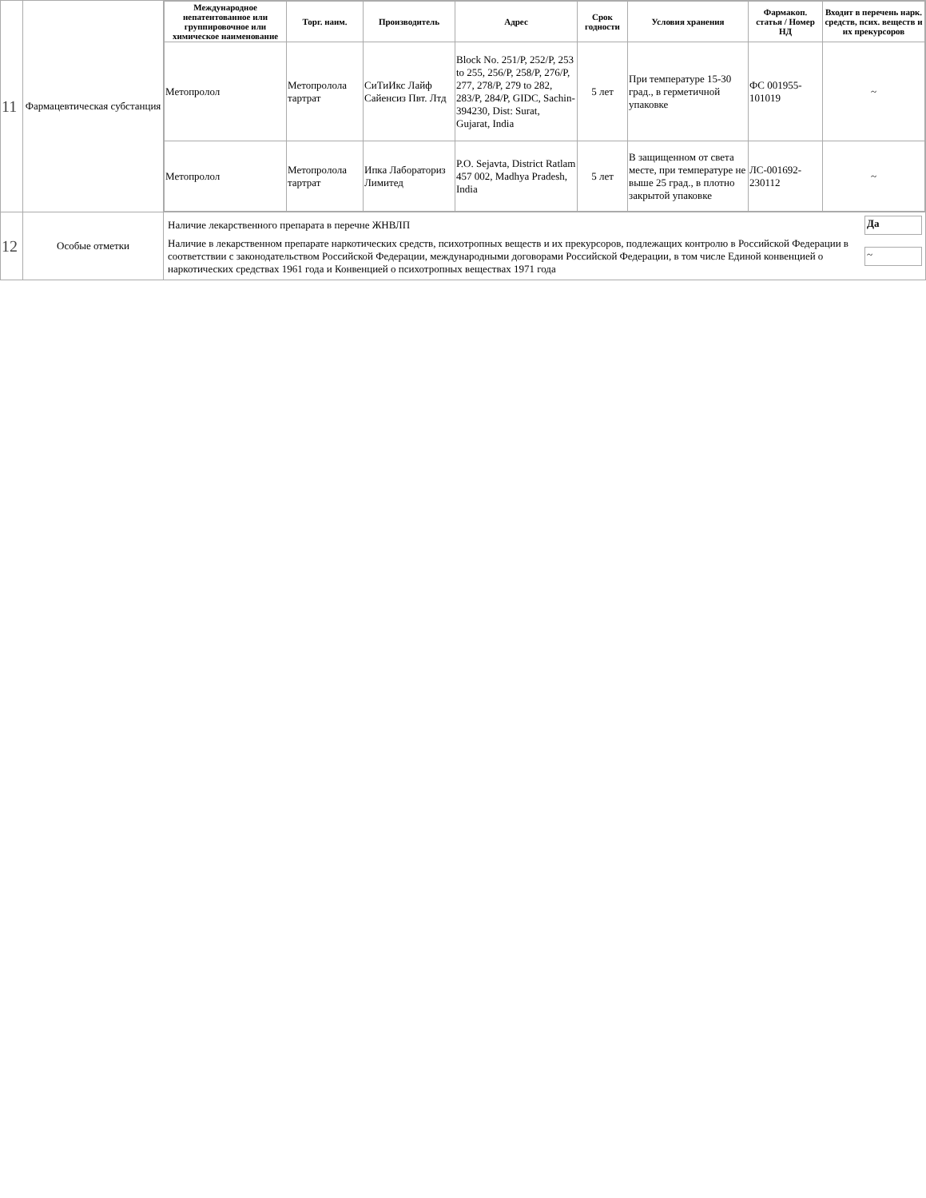| 11 | Фармацевтическая субстанция | / Международное непатентованное или группировочное или химическое наименование / Торг. наим. / Производитель / Адрес / Срок годности / Условия хранения / Фармакоп. статья / Номер НД / Входит в перечень нарк. средств, псих. веществ и их прекурсоров / / --- / --- / --- / --- / --- / --- / --- / --- / / Метопролол / Метопролола тартрат / СиТиИкс Лайф Сайенсиз Пвт. Лтд / Block No. 251/P, 252/P, 253 to 255, 256/P, 258/P, 276/P, 277, 278/P, 279 to 282, 283/P, 284/P, GIDC, Sachin-394230, Dist: Surat, Gujarat, India / 5 лет / При температуре 15-30 град., в герметичной упаковке / ФС 001955-101019 / ~ / / Метопролол / Метопролола тартрат / Ипка Лабораториз Лимитед / P.O. Sejavta, District Ratlam 457 002, Madhya Pradesh, India / 5 лет / В защищенном от света месте, при температуре не выше 25 град., в плотно закрытой упаковке / ЛС-001692-230112 / ~ / |
| 12 | Особые отметки | / Наличие лекарственного препарата в перечне ЖНВЛП / Да / / Наличие в лекарственном препарате наркотических средств, психотропных веществ и их прекурсоров, подлежащих контролю в Российской Федерации в соответствии с законодательством Российской Федерации, международными договорами Российской Федерации, в том числе Единой конвенцией о наркотических средствах 1961 года и Конвенцией о психотропных веществах 1971 года / ~ / |